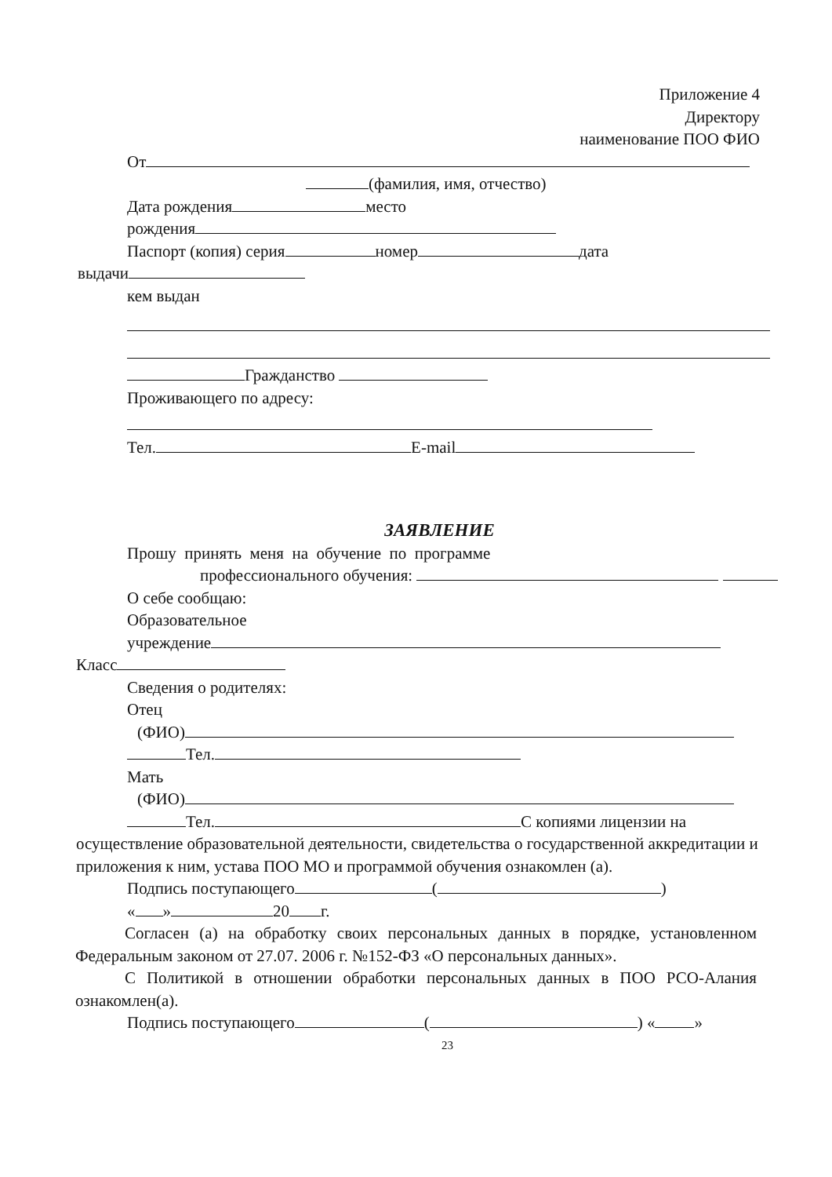Приложение 4
Директору
наименование ПОО ФИО
От
(фамилия, имя, отчество)
Дата рождения место
рождения
Паспорт (копия) серия номер дата
выдачи
кем выдан
Гражданство
Проживающего по адресу:
Тел. E-mail
ЗАЯВЛЕНИЕ
Прошу принять меня на обучение по программе
профессионального обучения:
О себе сообщаю:
Образовательное
учреждение
Класс
Сведения о родителях:
Отец
(ФИО)
Тел.
Мать
(ФИО)
Тел. С копиями лицензии на
осуществление образовательной деятельности, свидетельства о государственной аккредитации и приложения к ним, устава ПОО МО и программой обучения ознакомлен (а).
Подпись поступающего ( )
« » 20 г.
Согласен (а) на обработку своих персональных данных в порядке, установленном Федеральным законом от 27.07. 2006 г. №152-ФЗ «О персональных данных».
С Политикой в отношении обработки персональных данных в ПОО РСО-Алания ознакомлен(а).
Подпись поступающего ( ) « »
23